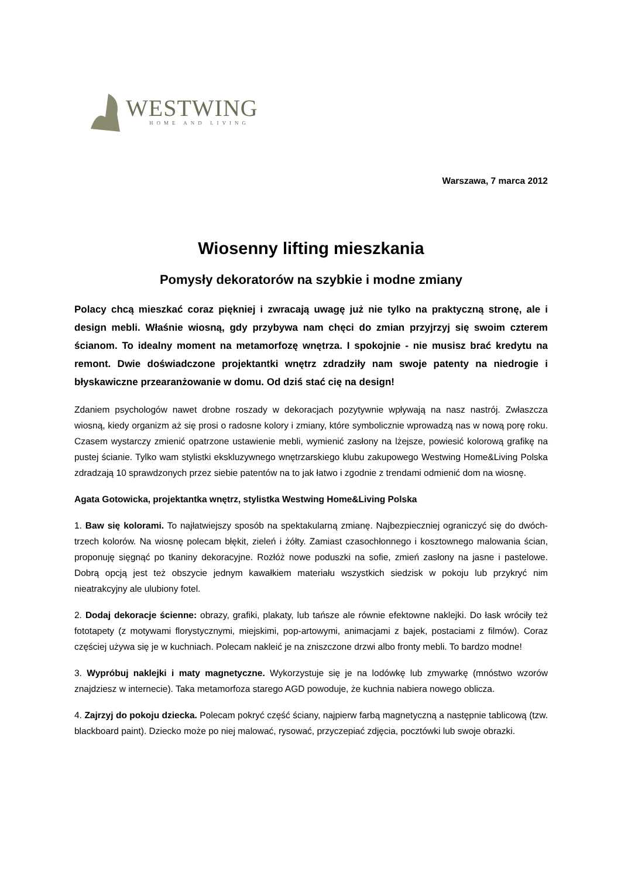WESTWING
HOME AND LIVING
Warszawa, 7 marca 2012
Wiosenny lifting mieszkania
Pomysły dekoratorów na szybkie i modne zmiany
Polacy chcą mieszkać coraz piękniej i zwracają uwagę już nie tylko na praktyczną stronę, ale i design mebli. Właśnie wiosną, gdy przybywa nam chęci do zmian przyjrzyj się swoim czterem ścianom. To idealny moment na metamorfozę wnętrza. I spokojnie - nie musisz brać kredytu na remont. Dwie doświadczone projektantki wnętrz zdradziły nam swoje patenty na niedrogie i błyskawiczne przearanżowanie w domu. Od dziś stać cię na design!
Zdaniem psychologów nawet drobne roszady w dekoracjach pozytywnie wpływają na nasz nastrój. Zwłaszcza wiosną, kiedy organizm aż się prosi o radosne kolory i zmiany, które symbolicznie wprowadzą nas w nową porę roku. Czasem wystarczy zmienić opatrzone ustawienie mebli, wymienić zasłony na lżejsze, powiesić kolorową grafikę na pustej ścianie. Tylko wam stylistki ekskluzywnego wnętrzarskiego klubu zakupowego Westwing Home&Living Polska zdradzają 10 sprawdzonych przez siebie patentów na to jak łatwo i zgodnie z trendami odmienić dom na wiosnę.
Agata Gotowicka, projektantka wnętrz, stylistka Westwing Home&Living Polska
1. Baw się kolorami. To najłatwiejszy sposób na spektakularną zmianę. Najbezpieczniej ograniczyć się do dwóch-trzech kolorów. Na wiosnę polecam błękit, zieleń i żółty. Zamiast czasochłonnego i kosztownego malowania ścian, proponuję sięgnąć po tkaniny dekoracyjne. Rozłóż nowe poduszki na sofie, zmień zasłony na jasne i pastelowe. Dobrą opcją jest też obszycie jednym kawałkiem materiału wszystkich siedzisk w pokoju lub przykryć nim nieatrakcyjny ale ulubiony fotel.
2. Dodaj dekoracje ścienne: obrazy, grafiki, plakaty, lub tańsze ale równie efektowne naklejki. Do łask wróciły też fototapety (z motywami florystycznymi, miejskimi, pop-artowymi, animacjami z bajek, postaciami z filmów). Coraz częściej używa się je w kuchniach. Polecam nakleić je na zniszczone drzwi albo fronty mebli. To bardzo modne!
3. Wypróbuj naklejki i maty magnetyczne. Wykorzystuje się je na lodówkę lub zmywarkę (mnóstwo wzorów znajdziesz w internecie). Taka metamorfoza starego AGD powoduje, że kuchnia nabiera nowego oblicza.
4. Zajrzyj do pokoju dziecka. Polecam pokryć część ściany, najpierw farbą magnetyczną a następnie tablicową (tzw. blackboard paint). Dziecko może po niej malować, rysować, przyczepiać zdjęcia, pocztówki lub swoje obrazki.